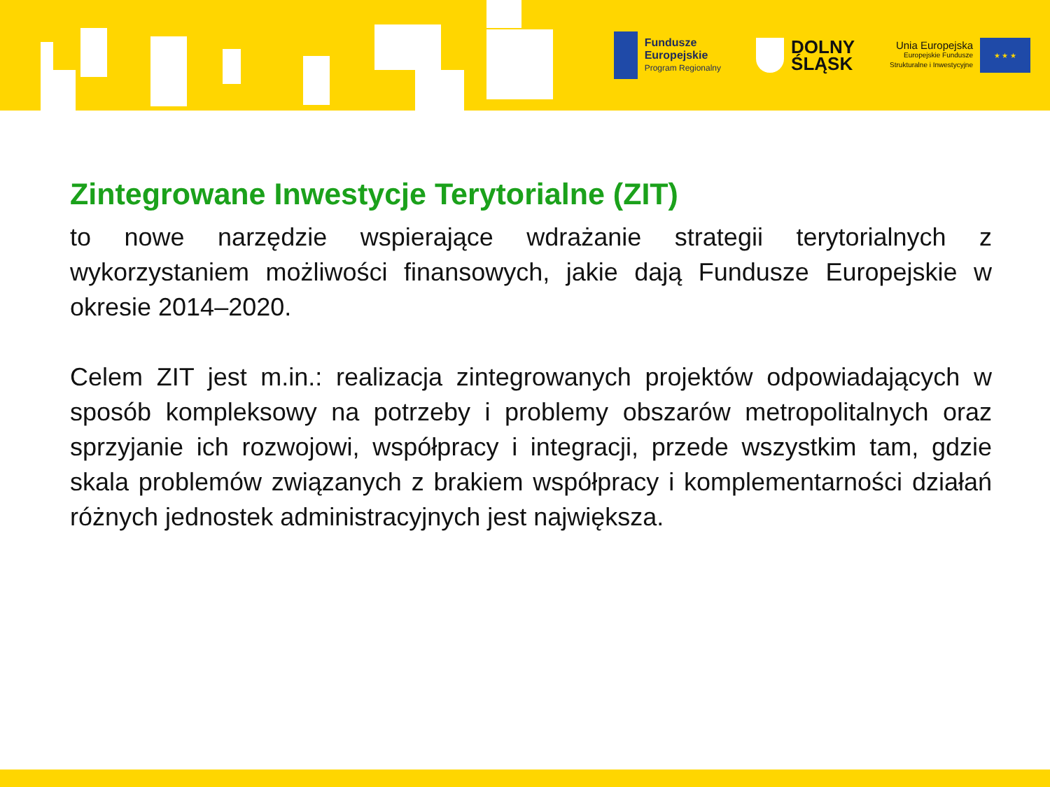Fundusze
Europejskie
Program Regionalny
DOLNY
ŚLĄSK
Unia Europejska
Europejskie Fundusze
Strukturalne i Inwestycyjne
★ ★ ★
Zintegrowane Inwestycje Terytorialne (ZIT)
to nowe narzędzie wspierające wdrażanie strategii terytorialnych z wykorzystaniem możliwości finansowych, jakie dają Fundusze Europejskie w okresie 2014–2020.
Celem ZIT jest m.in.: realizacja zintegrowanych projektów odpowiadających w sposób kompleksowy na potrzeby i problemy obszarów metropolitalnych oraz sprzyjanie ich rozwojowi, współpracy i integracji, przede wszystkim tam, gdzie skala problemów związanych z brakiem współpracy i komplementarności działań różnych jednostek administracyjnych jest największa.